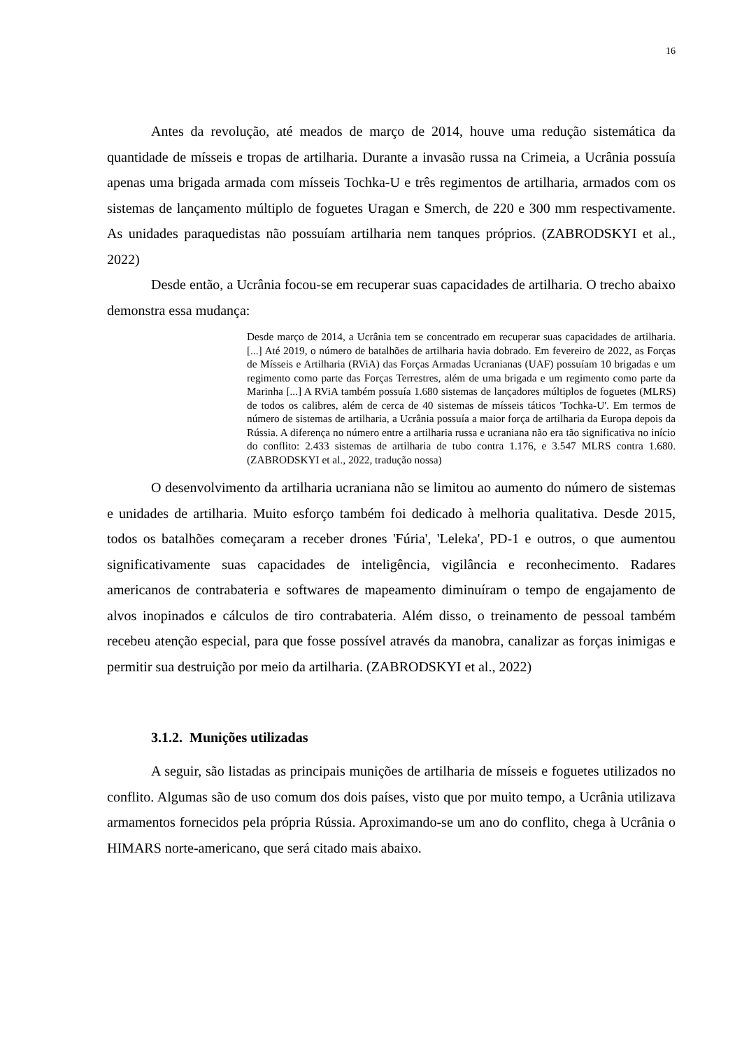16
Antes da revolução, até meados de março de 2014, houve uma redução sistemática da quantidade de mísseis e tropas de artilharia. Durante a invasão russa na Crimeia, a Ucrânia possuía apenas uma brigada armada com mísseis Tochka-U e três regimentos de artilharia, armados com os sistemas de lançamento múltiplo de foguetes Uragan e Smerch, de 220 e 300 mm respectivamente. As unidades paraquedistas não possuíam artilharia nem tanques próprios. (ZABRODSKYI et al., 2022)
Desde então, a Ucrânia focou-se em recuperar suas capacidades de artilharia. O trecho abaixo demonstra essa mudança:
Desde março de 2014, a Ucrânia tem se concentrado em recuperar suas capacidades de artilharia. [...] Até 2019, o número de batalhões de artilharia havia dobrado. Em fevereiro de 2022, as Forças de Mísseis e Artilharia (RViA) das Forças Armadas Ucranianas (UAF) possuíam 10 brigadas e um regimento como parte das Forças Terrestres, além de uma brigada e um regimento como parte da Marinha [...] A RViA também possuía 1.680 sistemas de lançadores múltiplos de foguetes (MLRS) de todos os calibres, além de cerca de 40 sistemas de mísseis táticos 'Tochka-U'. Em termos de número de sistemas de artilharia, a Ucrânia possuía a maior força de artilharia da Europa depois da Rússia. A diferença no número entre a artilharia russa e ucraniana não era tão significativa no início do conflito: 2.433 sistemas de artilharia de tubo contra 1.176, e 3.547 MLRS contra 1.680. (ZABRODSKYI et al., 2022, tradução nossa)
O desenvolvimento da artilharia ucraniana não se limitou ao aumento do número de sistemas e unidades de artilharia. Muito esforço também foi dedicado à melhoria qualitativa. Desde 2015, todos os batalhões começaram a receber drones 'Fúria', 'Leleka', PD-1 e outros, o que aumentou significativamente suas capacidades de inteligência, vigilância e reconhecimento. Radares americanos de contrabateria e softwares de mapeamento diminuíram o tempo de engajamento de alvos inopinados e cálculos de tiro contrabateria. Além disso, o treinamento de pessoal também recebeu atenção especial, para que fosse possível através da manobra, canalizar as forças inimigas e permitir sua destruição por meio da artilharia. (ZABRODSKYI et al., 2022)
3.1.2. Munições utilizadas
A seguir, são listadas as principais munições de artilharia de mísseis e foguetes utilizados no conflito. Algumas são de uso comum dos dois países, visto que por muito tempo, a Ucrânia utilizava armamentos fornecidos pela própria Rússia. Aproximando-se um ano do conflito, chega à Ucrânia o HIMARS norte-americano, que será citado mais abaixo.